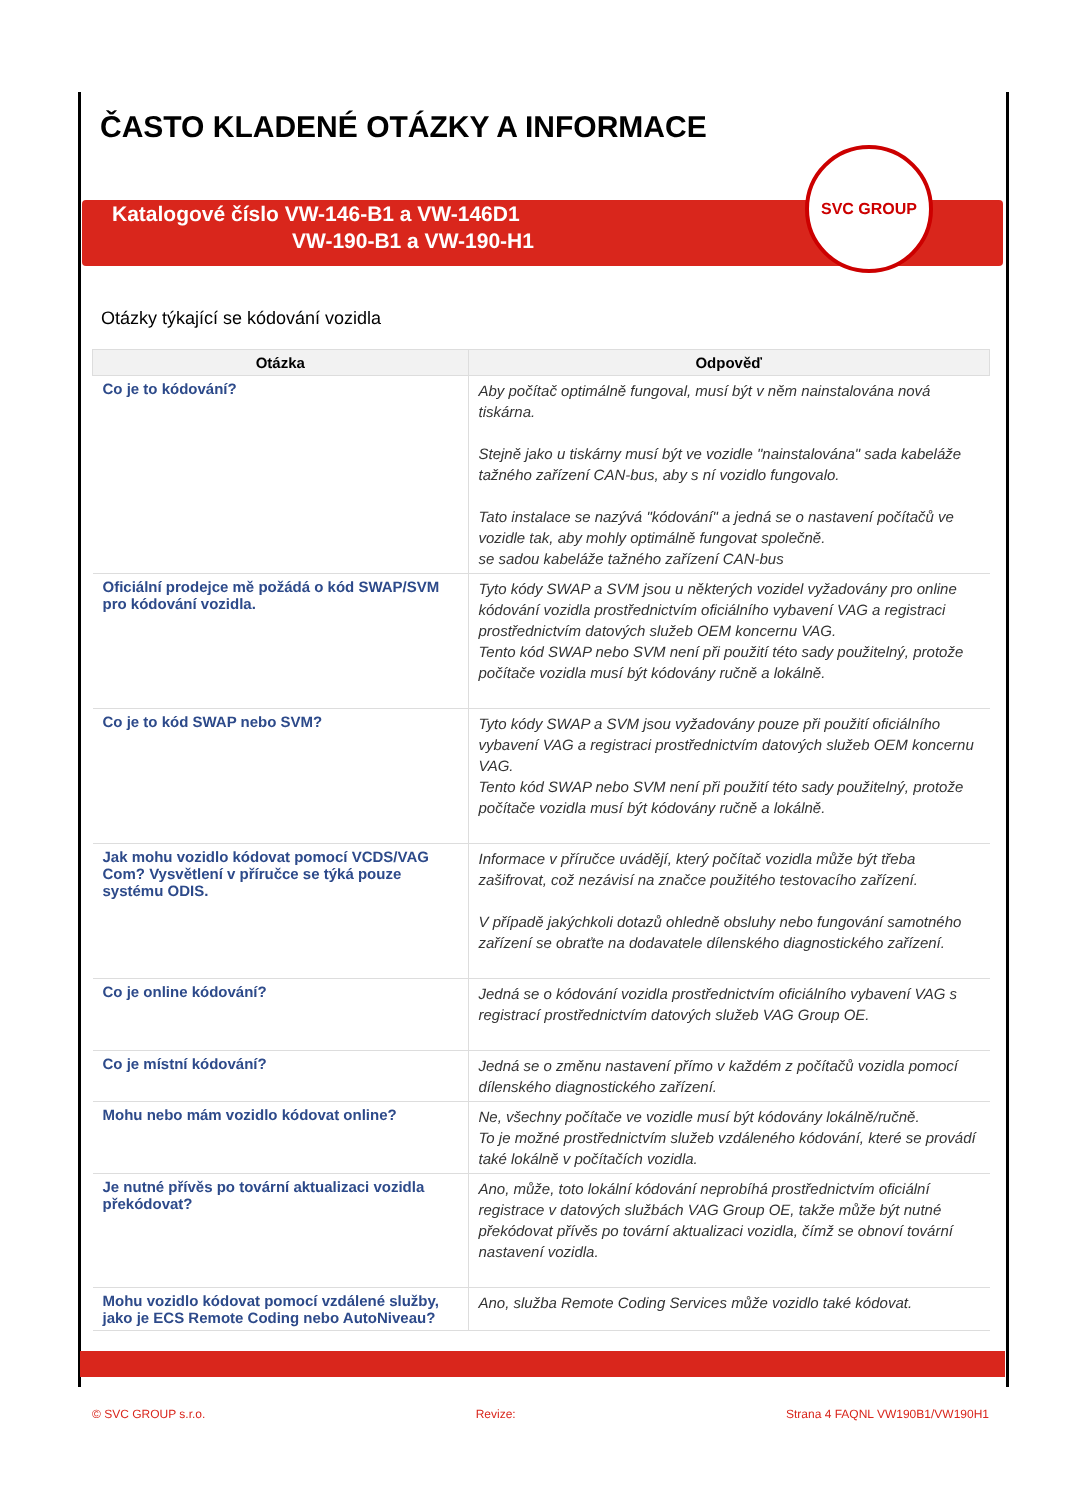ČASTO KLADENÉ OTÁZKY A INFORMACE
Katalogové číslo VW-146-B1 a VW-146D1
VW-190-B1 a VW-190-H1
SVC GROUP
Otázky týkající se kódování vozidla
| Otázka | Odpověď |
| --- | --- |
| Co je to kódování? | Aby počítač optimálně fungoval, musí být v něm nainstalována nová tiskárna. Stejně jako u tiskárny musí být ve vozidle "nainstalována" sada kabeláže tažného zařízení CAN-bus, aby s ní vozidlo fungovalo. Tato instalace se nazývá "kódování" a jedná se o nastavení počítačů ve vozidle tak, aby mohly optimálně fungovat společně. se sadou kabeláže tažného zařízení CAN-bus |
| Oficiální prodejce mě požádá o kód SWAP/SVM pro kódování vozidla. | Tyto kódy SWAP a SVM jsou u některých vozidel vyžadovány pro online kódování vozidla prostřednictvím oficiálního vybavení VAG a registraci prostřednictvím datových služeb OEM koncernu VAG. Tento kód SWAP nebo SVM není při použití této sady použitelný, protože počítače vozidla musí být kódovány ručně a lokálně. |
| Co je to kód SWAP nebo SVM? | Tyto kódy SWAP a SVM jsou vyžadovány pouze při použití oficiálního vybavení VAG a registraci prostřednictvím datových služeb OEM koncernu VAG. Tento kód SWAP nebo SVM není při použití této sady použitelný, protože počítače vozidla musí být kódovány ručně a lokálně. |
| Jak mohu vozidlo kódovat pomocí VCDS/VAG Com? Vysvětlení v příručce se týká pouze systému ODIS. | Informace v příručce uvádějí, který počítač vozidla může být třeba zašifrovat, což nezávisí na značce použitého testovacího zařízení. V případě jakýchkoli dotazů ohledně obsluhy nebo fungování samotného zařízení se obraťte na dodavatele dílenského diagnostického zařízení. |
| Co je online kódování? | Jedná se o kódování vozidla prostřednictvím oficiálního vybavení VAG s registrací prostřednictvím datových služeb VAG Group OE. |
| Co je místní kódování? | Jedná se o změnu nastavení přímo v každém z počítačů vozidla pomocí dílenského diagnostického zařízení. |
| Mohu nebo mám vozidlo kódovat online? | Ne, všechny počítače ve vozidle musí být kódovány lokálně/ručně. To je možné prostřednictvím služeb vzdáleného kódování, které se provádí také lokálně v počítačích vozidla. |
| Je nutné přívěs po tovární aktualizaci vozidla překódovat? | Ano, může, toto lokální kódování neprobíhá prostřednictvím oficiální registrace v datových službách VAG Group OE, takže může být nutné překódovat přívěs po tovární aktualizaci vozidla, čímž se obnoví tovární nastavení vozidla. |
| Mohu vozidlo kódovat pomocí vzdálené služby, jako je ECS Remote Coding nebo AutoNiveau? | Ano, služba Remote Coding Services může vozidlo také kódovat. |
© SVC GROUP s.r.o. Revize: Strana 4 FAQNL VW190B1/VW190H1